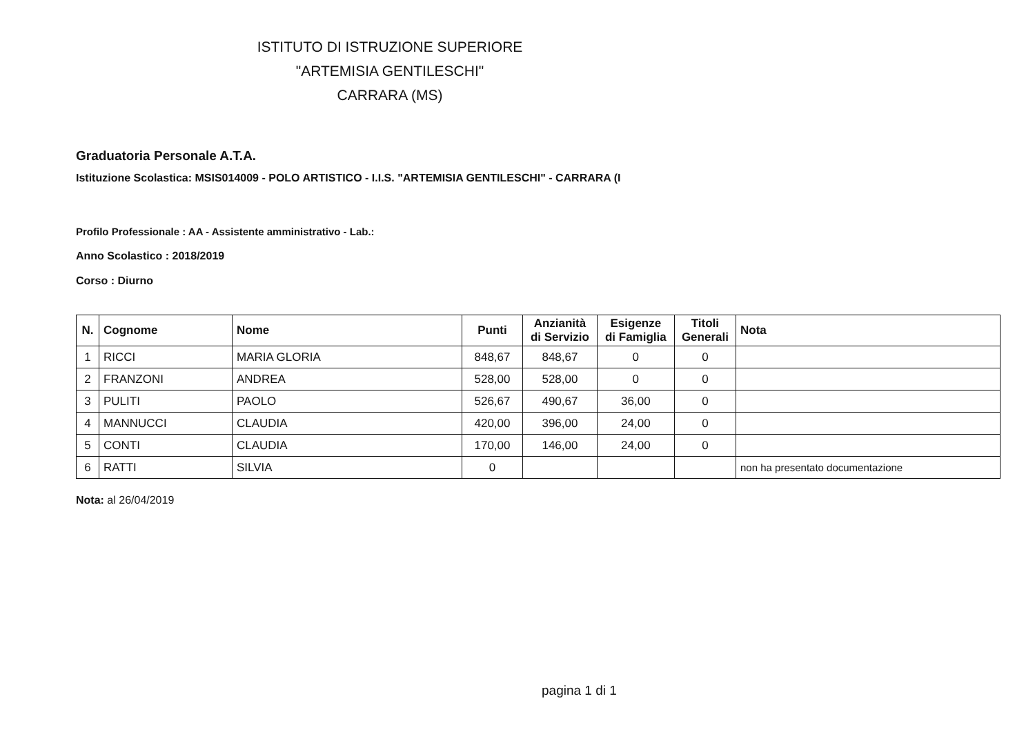ISTITUTO DI ISTRUZIONE SUPERIORE
"ARTEMISIA GENTILESCHI"
CARRARA (MS)
Graduatoria Personale A.T.A.
Istituzione Scolastica: MSIS014009 - POLO ARTISTICO - I.I.S. "ARTEMISIA GENTILESCHI" - CARRARA (I
Profilo Professionale : AA - Assistente amministrativo - Lab.:
Anno Scolastico : 2018/2019
Corso : Diurno
| N. | Cognome | Nome | Punti | Anzianità di Servizio | Esigenze di Famiglia | Titoli Generali | Nota |
| --- | --- | --- | --- | --- | --- | --- | --- |
| 1 | RICCI | MARIA GLORIA | 848,67 | 848,67 | 0 | 0 | |
| 2 | FRANZONI | ANDREA | 528,00 | 528,00 | 0 | 0 | |
| 3 | PULITI | PAOLO | 526,67 | 490,67 | 36,00 | 0 | |
| 4 | MANNUCCI | CLAUDIA | 420,00 | 396,00 | 24,00 | 0 | |
| 5 | CONTI | CLAUDIA | 170,00 | 146,00 | 24,00 | 0 | |
| 6 | RATTI | SILVIA | 0 | | | | non ha presentato documentazione |
Nota: al 26/04/2019
pagina 1 di 1